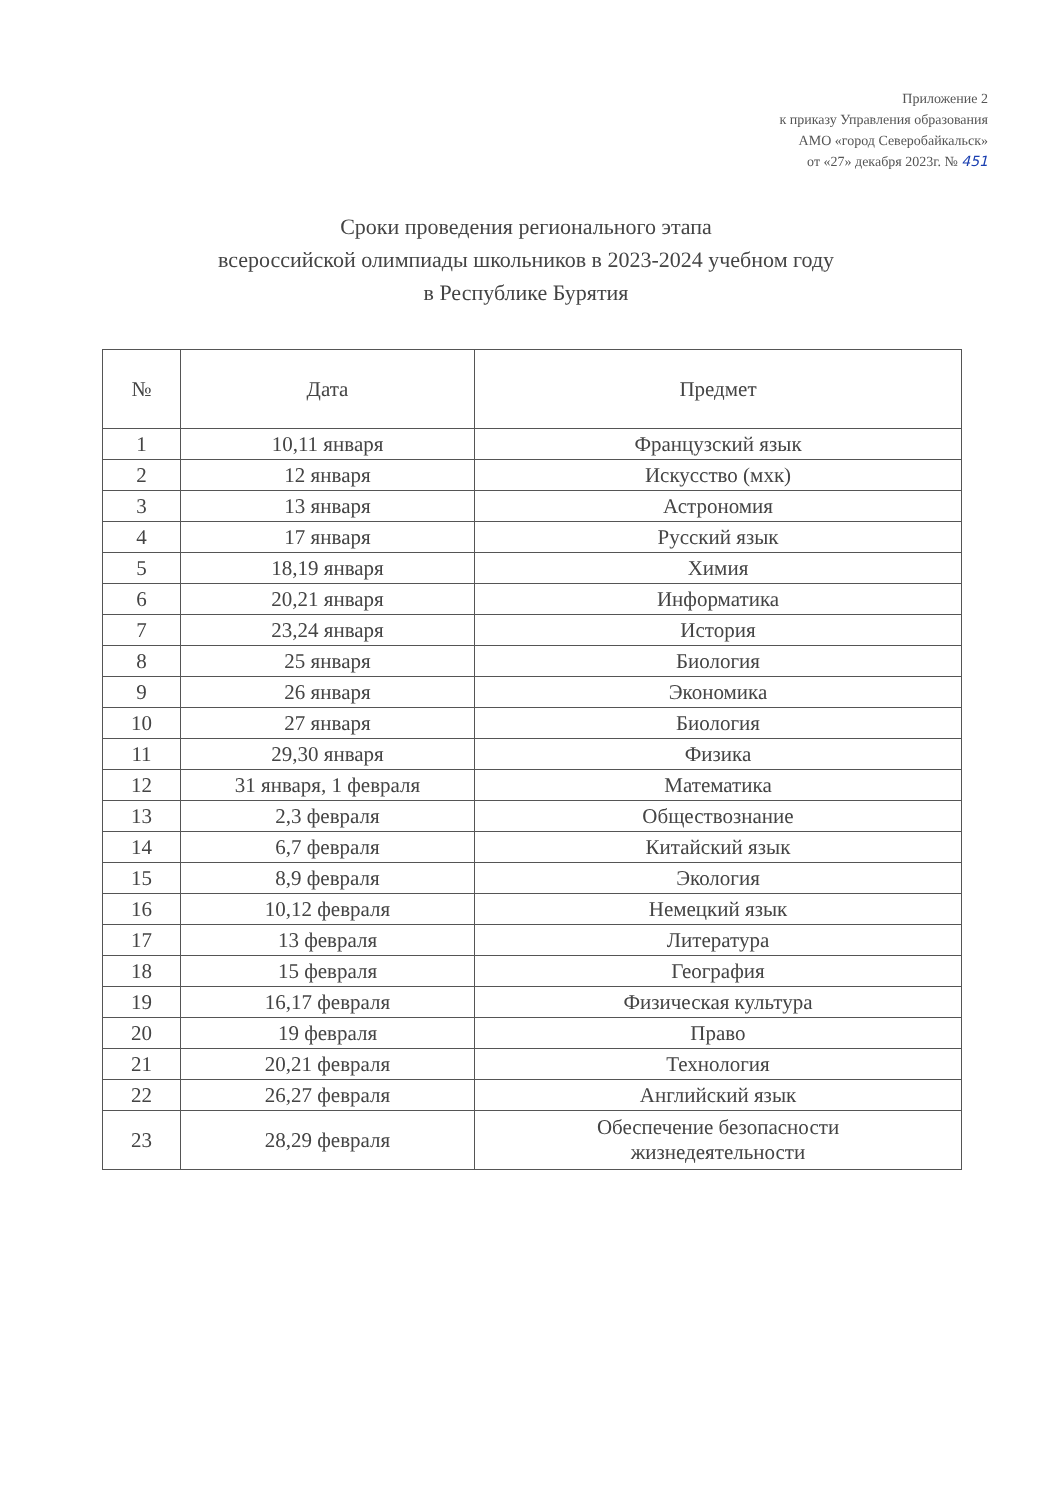Приложение 2
к приказу Управления образования
АМО «город Северобайкальск»
от «27» декабря 2023г. № 451
Сроки проведения регионального этапа
всероссийской олимпиады школьников в 2023-2024 учебном году
в Республике Бурятия
| № | Дата | Предмет |
| --- | --- | --- |
| 1 | 10,11 января | Французский язык |
| 2 | 12 января | Искусство (мхк) |
| 3 | 13 января | Астрономия |
| 4 | 17 января | Русский язык |
| 5 | 18,19 января | Химия |
| 6 | 20,21 января | Информатика |
| 7 | 23,24 января | История |
| 8 | 25 января | Биология |
| 9 | 26 января | Экономика |
| 10 | 27 января | Биология |
| 11 | 29,30 января | Физика |
| 12 | 31 января, 1 февраля | Математика |
| 13 | 2,3 февраля | Обществознание |
| 14 | 6,7 февраля | Китайский язык |
| 15 | 8,9 февраля | Экология |
| 16 | 10,12 февраля | Немецкий язык |
| 17 | 13 февраля | Литература |
| 18 | 15 февраля | География |
| 19 | 16,17 февраля | Физическая культура |
| 20 | 19 февраля | Право |
| 21 | 20,21 февраля | Технология |
| 22 | 26,27 февраля | Английский язык |
| 23 | 28,29 февраля | Обеспечение безопасности жизнедеятельности |